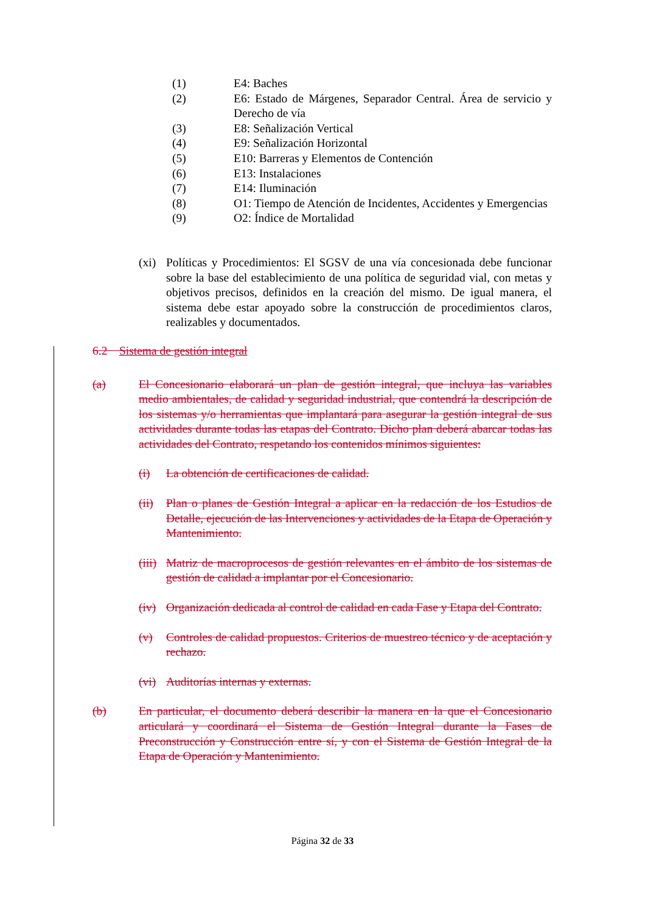(1) E4: Baches
(2) E6: Estado de Márgenes, Separador Central. Área de servicio y Derecho de vía
(3) E8: Señalización Vertical
(4) E9: Señalización Horizontal
(5) E10: Barreras y Elementos de Contención
(6) E13: Instalaciones
(7) E14: Iluminación
(8) O1: Tiempo de Atención de Incidentes, Accidentes y Emergencias
(9) O2: Índice de Mortalidad
(xi) Políticas y Procedimientos: El SGSV de una vía concesionada debe funcionar sobre la base del establecimiento de una política de seguridad vial, con metas y objetivos precisos, definidos en la creación del mismo. De igual manera, el sistema debe estar apoyado sobre la construcción de procedimientos claros, realizables y documentados.
6.2 Sistema de gestión integral
(a) El Concesionario elaborará un plan de gestión integral, que incluya las variables medio ambientales, de calidad y seguridad industrial, que contendrá la descripción de los sistemas y/o herramientas que implantará para asegurar la gestión integral de sus actividades durante todas las etapas del Contrato. Dicho plan deberá abarcar todas las actividades del Contrato, respetando los contenidos mínimos siguientes:
(i) La obtención de certificaciones de calidad.
(ii) Plan o planes de Gestión Integral a aplicar en la redacción de los Estudios de Detalle, ejecución de las Intervenciones y actividades de la Etapa de Operación y Mantenimiento.
(iii) Matriz de macroprocesos de gestión relevantes en el ámbito de los sistemas de gestión de calidad a implantar por el Concesionario.
(iv) Organización dedicada al control de calidad en cada Fase y Etapa del Contrato.
(v) Controles de calidad propuestos. Criterios de muestreo técnico y de aceptación y rechazo.
(vi) Auditorías internas y externas.
(b) En particular, el documento deberá describir la manera en la que el Concesionario articulará y coordinará el Sistema de Gestión Integral durante la Fases de Preconstrucción y Construcción entre sí, y con el Sistema de Gestión Integral de la Etapa de Operación y Mantenimiento.
Página 32 de 33